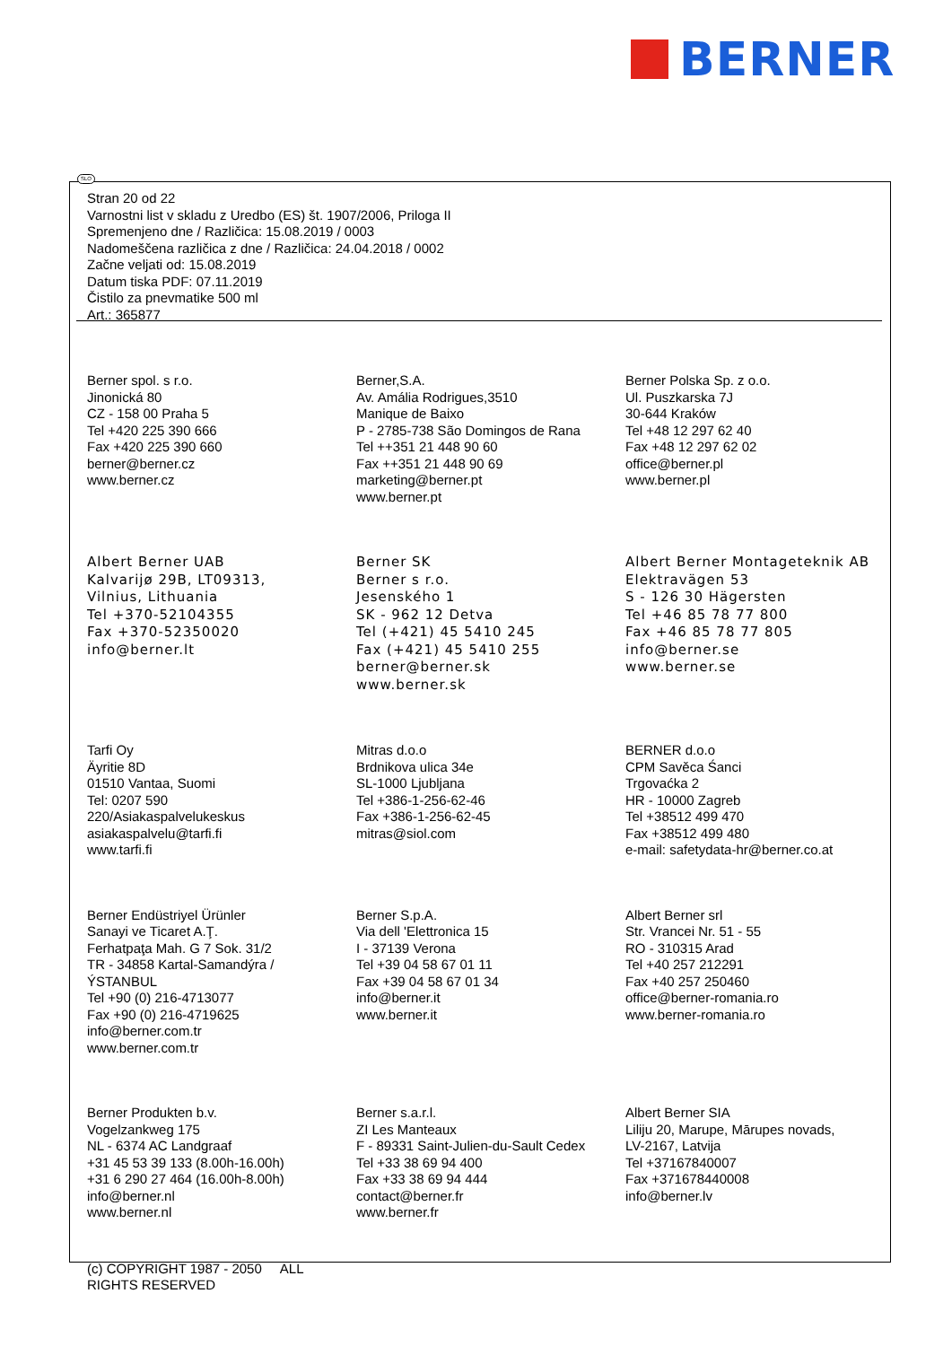BERNER
SLO
Stran 20 od 22
Varnostni list v skladu z Uredbo (ES) št. 1907/2006, Priloga II
Spremenjeno dne / Različica: 15.08.2019 / 0003
Nadomeščena različica z dne / Različica: 24.04.2018 / 0002
Začne veljati od: 15.08.2019
Datum tiska PDF: 07.11.2019
Čistilo za pnevmatike 500 ml
Art.: 365877
Berner spol. s r.o.
Jinonická 80
CZ - 158 00 Praha 5
Tel +420 225 390 666
Fax +420 225 390 660
berner@berner.cz
www.berner.cz
Berner,S.A.
Av. Amália Rodrigues,3510
Manique de Baixo
P - 2785-738 São Domingos de Rana
Tel ++351 21 448 90 60
Fax ++351 21 448 90 69
marketing@berner.pt
www.berner.pt
Berner Polska Sp. z o.o.
Ul. Puszkarska 7J
30-644 Kraków
Tel +48 12 297 62 40
Fax +48 12 297 62 02
office@berner.pl
www.berner.pl
Albert Berner UAB
Kalvarijø 29B, LT09313,
Vilnius, Lithuania
Tel +370-52104355
Fax +370-52350020
info@berner.lt
Berner SK
Berner s r.o.
Jesenského 1
SK - 962 12 Detva
Tel (+421) 45 5410 245
Fax (+421) 45 5410 255
berner@berner.sk
www.berner.sk
Albert Berner Montageteknik AB
Elektravägen 53
S - 126 30 Hägersten
Tel +46 85 78 77 800
Fax +46 85 78 77 805
info@berner.se
www.berner.se
Tarfi Oy
Äyritie 8D
01510 Vantaa, Suomi
Tel: 0207 590
220/Asiakaspalvelukeskus
asiakaspalvelu@tarfi.fi
www.tarfi.fi
Mitras d.o.o
Brdnikova ulica 34e
SL-1000 Ljubljana
Tel +386-1-256-62-46
Fax +386-1-256-62-45
mitras@siol.com
BERNER d.o.o
CPM Savěca Śanci
Trgovaćka 2
HR - 10000 Zagreb
Tel +38512 499 470
Fax +38512 499 480
e-mail: safetydata-hr@berner.co.at
Berner Endüstriyel Ürünler
Sanayi ve Ticaret A.Ţ.
Ferhatpaţa Mah. G 7 Sok. 31/2
TR - 34858 Kartal-Samandýra /
ÝSTANBUL
Tel +90 (0) 216-4713077
Fax +90 (0) 216-4719625
info@berner.com.tr
www.berner.com.tr
Berner S.p.A.
Via dell 'Elettronica 15
I - 37139 Verona
Tel +39 04 58 67 01 11
Fax +39 04 58 67 01 34
info@berner.it
www.berner.it
Albert Berner srl
Str. Vrancei Nr. 51 - 55
RO - 310315 Arad
Tel +40 257 212291
Fax +40 257 250460
office@berner-romania.ro
www.berner-romania.ro
Berner Produkten b.v.
Vogelzankweg 175
NL - 6374 AC Landgraaf
+31 45 53 39 133 (8.00h-16.00h)
+31 6 290 27 464 (16.00h-8.00h)
info@berner.nl
www.berner.nl
Berner s.a.r.l.
ZI Les Manteaux
F - 89331 Saint-Julien-du-Sault Cedex
Tel +33 38 69 94 400
Fax +33 38 69 94 444
contact@berner.fr
www.berner.fr
Albert Berner SIA
Liliju 20, Marupe, Mārupes novads,
LV-2167, Latvija
Tel +37167840007
Fax +371678440008
info@berner.lv
(c) COPYRIGHT 1987 - 2050 ALL
RIGHTS RESERVED